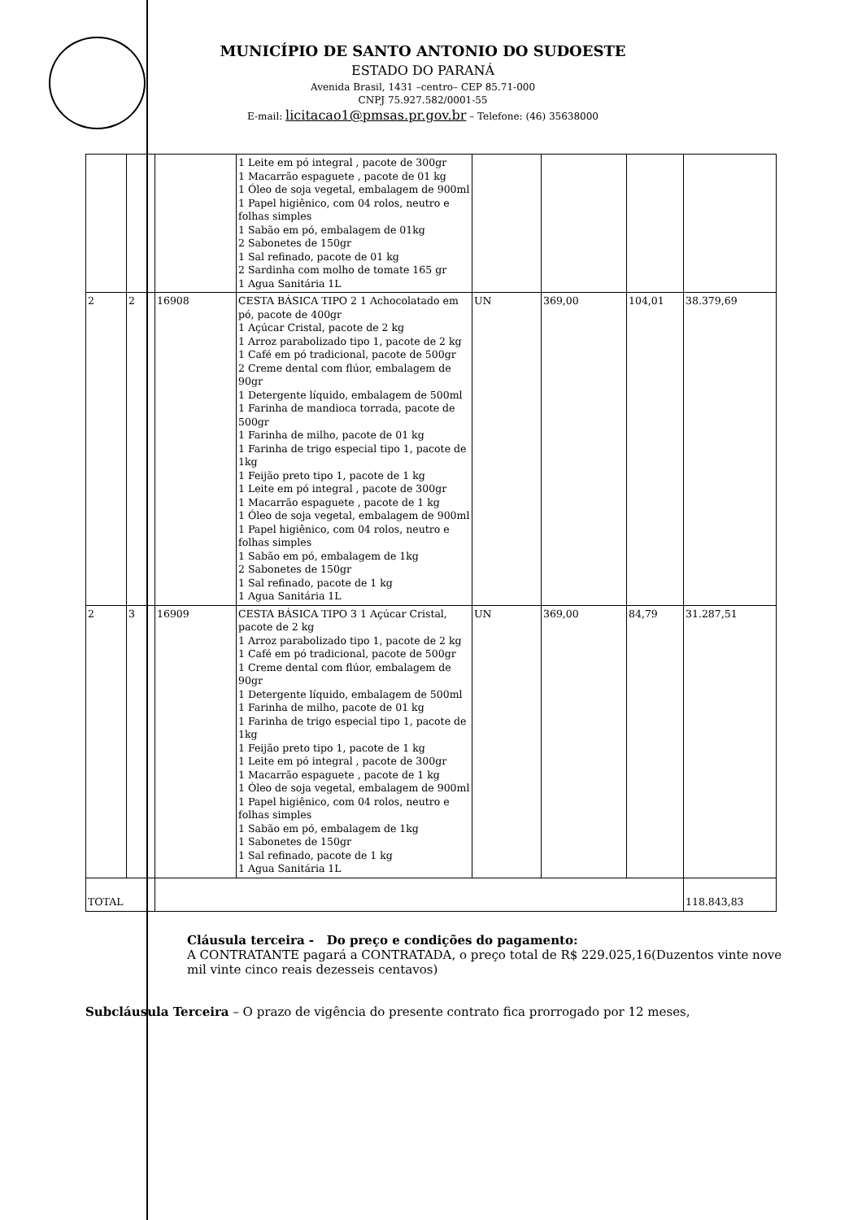MUNICÍPIO DE SANTO ANTONIO DO SUDOESTE
ESTADO DO PARANÁ
Avenida Brasil, 1431 –centro– CEP 85.71-000
CNPJ 75.927.582/0001-55
E-mail: licitacao1@pmsas.pr.gov.br – Telefone: (46) 35638000
| | | | 1 Leite em pó integral , pacote de 300gr 1 Macarrão espaguete , pacote de 01 kg 1 Óleo de soja vegetal, embalagem de 900ml 1 Papel higiênico, com 04 rolos, neutro e folhas simples 1 Sabão em pó, embalagem de 01kg 2 Sabonetes de 150gr 1 Sal refinado, pacote de 01 kg 2 Sardinha com molho de tomate 165 gr 1 Agua Sanitária 1L | | | | |
| 2 | 2 | 16908 | CESTA BÁSICA TIPO 2 1 Achocolatado em pó, pacote de 400gr 1 Açúcar Cristal, pacote de 2 kg 1 Arroz parabolizado tipo 1, pacote de 2 kg 1 Café em pó tradicional, pacote de 500gr 2 Creme dental com flúor, embalagem de 90gr 1 Detergente líquido, embalagem de 500ml 1 Farinha de mandioca torrada, pacote de 500gr 1 Farinha de milho, pacote de 01 kg 1 Farinha de trigo especial tipo 1, pacote de 1kg 1 Feijão preto tipo 1, pacote de 1 kg 1 Leite em pó integral , pacote de 300gr 1 Macarrão espaguete , pacote de 1 kg 1 Óleo de soja vegetal, embalagem de 900ml 1 Papel higiênico, com 04 rolos, neutro e folhas simples 1 Sabão em pó, embalagem de 1kg 2 Sabonetes de 150gr 1 Sal refinado, pacote de 1 kg 1 Agua Sanitária 1L | UN | 369,00 | 104,01 | 38.379,69 |
| 2 | 3 | 16909 | CESTA BÁSICA TIPO 3 1 Açúcar Cristal, pacote de 2 kg 1 Arroz parabolizado tipo 1, pacote de 2 kg 1 Café em pó tradicional, pacote de 500gr 1 Creme dental com flúor, embalagem de 90gr 1 Detergente líquido, embalagem de 500ml 1 Farinha de milho, pacote de 01 kg 1 Farinha de trigo especial tipo 1, pacote de 1kg 1 Feijão preto tipo 1, pacote de 1 kg 1 Leite em pó integral , pacote de 300gr 1 Macarrão espaguete , pacote de 1 kg 1 Óleo de soja vegetal, embalagem de 900ml 1 Papel higiênico, com 04 rolos, neutro e folhas simples 1 Sabão em pó, embalagem de 1kg 1 Sabonetes de 150gr 1 Sal refinado, pacote de 1 kg 1 Agua Sanitária 1L | UN | 369,00 | 84,79 | 31.287,51 |
| TOTAL | | | | | | | 118.843,83 |
Cláusula terceira - Do preço e condições do pagamento:
A CONTRATANTE pagará a CONTRATADA, o preço total de R$ 229.025,16(Duzentos vinte nove mil vinte cinco reais dezesseis centavos)
Subcláusula Terceira – O prazo de vigência do presente contrato fica prorrogado por 12 meses,